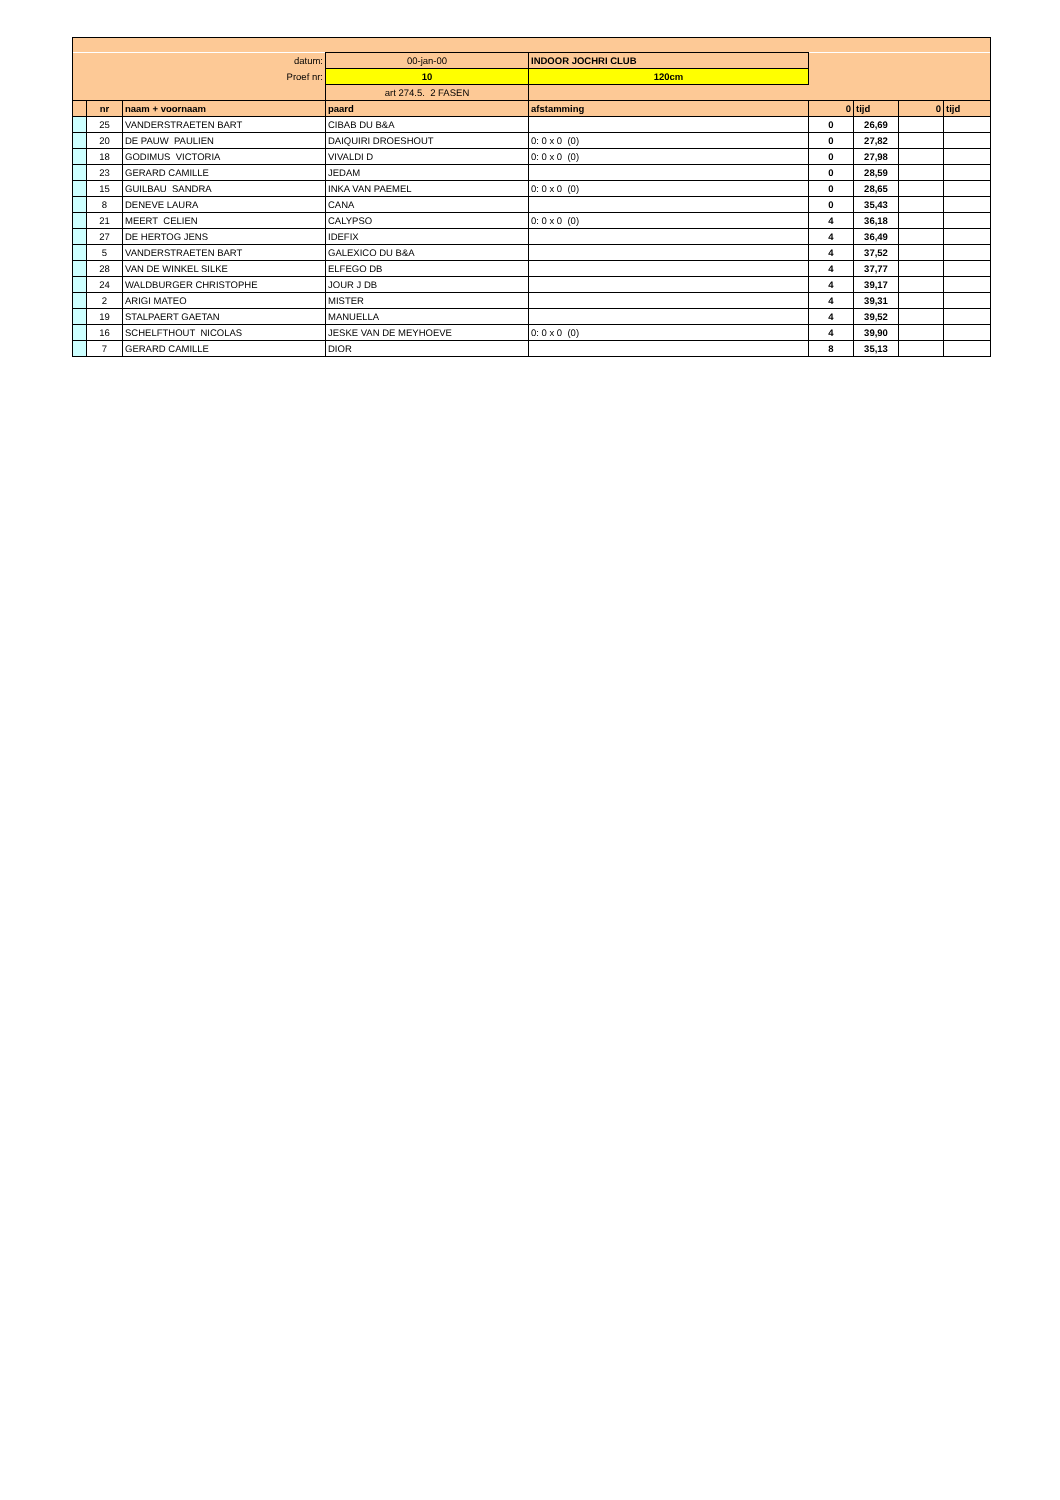| datum: | | | 00-jan-00 | INDOOR JOCHRI CLUB | | | | |
| Proef nr: | | | 10 | 120cm | | | | |
| | | | art 274.5. 2 FASEN | | | | | |
| | nr | naam + voornaam | paard | afstamming | 0 | tijd | 0 | tijd |
| | 25 | VANDERSTRAETEN BART | CIBAB DU B&A | | 0 | 26,69 | | |
| | 20 | DE PAUW PAULIEN | DAIQUIRI DROESHOUT | 0: 0 x 0 (0) | 0 | 27,82 | | |
| | 18 | GODIMUS VICTORIA | VIVALDI D | 0: 0 x 0 (0) | 0 | 27,98 | | |
| | 23 | GERARD CAMILLE | JEDAM | | 0 | 28,59 | | |
| | 15 | GUILBAU SANDRA | INKA VAN PAEMEL | 0: 0 x 0 (0) | 0 | 28,65 | | |
| | 8 | DENEVE LAURA | CANA | | 0 | 35,43 | | |
| | 21 | MEERT CELIEN | CALYPSO | 0: 0 x 0 (0) | 4 | 36,18 | | |
| | 27 | DE HERTOG JENS | IDEFIX | | 4 | 36,49 | | |
| | 5 | VANDERSTRAETEN BART | GALEXICO DU B&A | | 4 | 37,52 | | |
| | 28 | VAN DE WINKEL SILKE | ELFEGO DB | | 4 | 37,77 | | |
| | 24 | WALDBURGER CHRISTOPHE | JOUR J DB | | 4 | 39,17 | | |
| | 2 | ARIGI MATEO | MISTER | | 4 | 39,31 | | |
| | 19 | STALPAERT GAETAN | MANUELLA | | 4 | 39,52 | | |
| | 16 | SCHELFTHOUT NICOLAS | JESKE VAN DE MEYHOEVE | 0: 0 x 0 (0) | 4 | 39,90 | | |
| | 7 | GERARD CAMILLE | DIOR | | 8 | 35,13 | | |